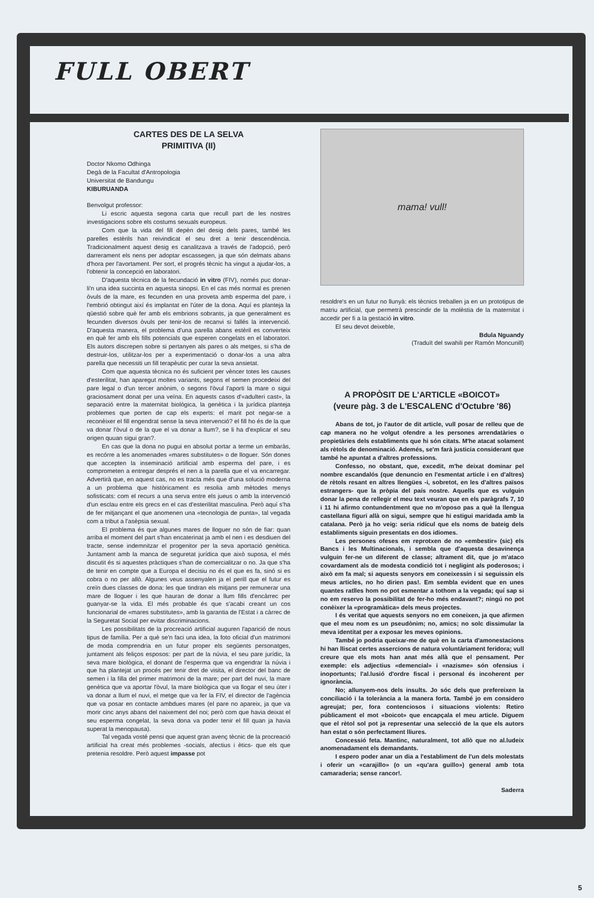FULL OBERT
CARTES DES DE LA SELVA
PRIMITIVA (II)
Doctor Nkomo Odhinga
Degà de la Facultat d'Antropologia
Universitat de Bandungu
KIBURUANDA
Benvolgut professor:
Li escric aquesta segona carta que recull part de les nostres investigacions sobre els costums sexuals europeus.
Com que la vida del fill depèn del desig dels pares, també les parelles estèrils han reivindicat el seu dret a tenir descendència. Tradicionalment aquest desig es canalitzava a través de l'adopció, però darrerament els nens per adoptar escassegen, ja que són delmats abans d'hora per l'avortament. Per sort, el progrés tècnic ha vingut a ajudar-los, a l'obtenir la concepció en laboratori.
D'aquesta tècnica de la fecundació in vitro (FIV), només puc donar-li'n una idea succinta en aquesta sinopsi. En el cas més normal es prenen òvuls de la mare, es fecunden en una proveta amb esperma del pare, i l'embrió obtingut així és implantat en l'úter de la dona. Aquí es planteja la qüestió sobre què fer amb els embrions sobrants, ja que generalment es fecunden diversos òvuls per tenir-los de recanvi si fallés la intervenció. D'aquesta manera, el problema d'una parella abans estèril es converteix en què fer amb els fills potencials que esperen congelats en el laboratori. Els autors discrepen sobre si pertanyen als pares o als metges, si s'ha de destruir-los, utilitzar-los per a experimentació o donar-los a una altra parella que necessiti un fill terapèutic per curar la seva ansietat.
Com que aquesta tècnica no és suficient per vèncer totes les causes d'esterilitat, han aparegut moltes variants, segons el semen procedeixi del pare legal o d'un tercer anònim, o segons l'òvul l'aporti la mare o sigui graciosament donat per una veïna. En aquests casos d'«adulteri cast», la separació entre la maternitat biològica, la genètica i la jurídica planteja problemes que porten de cap els experts: el marit pot negar-se a reconèixer el fill engendrat sense la seva intervenció? el fill ho és de la que va donar l'òvul o de la que el va donar a llum?, se li ha d'explicar el seu origen quuan sigui gran?.
En cas que la dona no pugui en absolut portar a terme un embaràs, es recórre a les anomenades «mares substitutes» o de lloguer. Són dones que accepten la inseminació artificial amb esperma del pare, i es comprometen a entregar després el nen a la parella que el va encarregar. Advertirà que, en aquest cas, no es tracta més que d'una solució moderna a un problema que històricament es resolia amb mètodes menys sofisticats: com el recurs a una serva entre els jueus o amb la intervenció d'un esclau entre els grecs en el cas d'esterilitat masculina. Però aquí s'ha de fer mitjançant el que anomenen una «tecnologia de punta», tal vegada com a tribut a l'asèpsia sexual.
El problema és que algunes mares de lloguer no són de fiar: quan arriba el moment del part s'han encaterinat ja amb el nen i es desdiuen del tracte, sense indemnitzar el progenitor per la seva aportació genètica. Juntament amb la manca de seguretat jurídica que això suposa, el més discutit és si aquestes pràctiques s'han de comercialitzar o no. Ja que s'ha de tenir en compte que a Europa el decisiu no és el que es fa, sinó si es cobra o no per allò. Algunes veus assenyalen ja el perill que el futur es creïn dues classes de dona: les que tindran els mitjans per remunerar una mare de lloguer i les que hauran de donar a llum fills d'encàrrec per guanyar-se la vida. El més probable és que s'acabi creant un cos funcionarial de «mares substitutes», amb la garantia de l'Estat i a càrrec de la Seguretat Social per evitar discriminacions.
Les possibilitats de la procreació artificial auguren l'aparició de nous tipus de família. Per a què se'n faci una idea, la foto oficial d'un matrimoni de moda comprendria en un futur proper els següents personatges, juntament als feliços esposos: per part de la núvia, el seu pare jurídic, la seva mare biològica, el donant de l'esperma que va engendrar la núvia i que ha plantejat un procés per tenir dret de visita, el director del banc de semen i la filla del primer matrimoni de la mare; per part del nuvi, la mare genètica que va aportar l'òvul, la mare biològica que va llogar el seu úter i va donar a llum el nuvi, el metge que va fer la FIV, el director de l'agència que va posar en contacte ambdues mares (el pare no apareix, ja que va morir cinc anys abans del naixement del noi; però com que havia deixat el seu esperma congelat, la seva dona va poder tenir el fill quan ja havia superat la menopausa).
Tal vegada vosté pensi que aquest gran avenç tècnic de la procreació artificial ha creat més problemes -socials, afectius i ètics- que els que pretenia resoldre. Però aquest impasse pot
mama! vull!
resoldre's en un futur no llunyà: els tècnics treballen ja en un prototipus de matriu artificial, que permetrà prescindir de la molèstia de la maternitat i accedir per fi a la gestació in vitro.
El seu devot deixeble,
Bdula Nguandy
(Traduït del swahili per Ramón Moncunill)
A PROPÒSIT DE L'ARTICLE «BOICOT»
(veure pàg. 3 de L'ESCALENC d'Octubre '86)
Abans de tot, jo l'autor de dit article, vull posar de relleu que de cap manera no he volgut ofendre a les persones arrendatàries o propietàries dels establiments que hi són citats. M'he atacat solament als rètols de denominació. Ademés, se'm farà justicia considerant que també he apuntat a d'altres professions.
Confesso, no obstant, que, excedit, m'he deixat dominar pel nombre escandalós (que denuncio en l'esmentat article i en d'altres) de rètols resant en altres llengües -i, sobretot, en les d'altres països estrangers- que la pròpia del país nostre. Aquells que es vulguin donar la pena de rellegir el meu text veuran que en els paràgrafs 7, 10 i 11 hi afirmo contundentment que no m'oposo pas a què la llengua castellana figuri allà on sigui, sempre que hi estigui maridada amb la catalana. Però ja ho veig: seria ridícul que els noms de bateig dels establiments siguin presentats en dos idiomes.
Les persones ofeses em reprotxen de no «embestir» (sic) els Bancs i les Multinacionals, i sembla que d'aquesta desavinença vulguin fer-ne un diferent de classe; altrament dit, que jo m'ataco covardament als de modesta condició tot i negligint als poderosos; i això em fa mal; si aquests senyors em coneixessin i si seguissin els meus articles, no ho dirien pas!. Em sembla evident que en unes quantes ratlles hom no pot esmentar a tothom a la vegada; quí sap si no em reservo la possibilitat de fer-ho més endavant?; ningú no pot conèixer la «programàtica» dels meus projectes.
I és veritat que aquests senyors no em coneixen, ja que afirmen que el meu nom es un pseudònim; no, amics; no solc dissimular la meva identitat per a exposar les meves opinions.
També jo podria queixar-me de què en la carta d'amonestacions hi han lliscat certes assercions de natura voluntàriament feridora; vull creure que els mots han anat més allà que el pensament. Per exemple: els adjectius «demencial» i «nazisme» són ofensius i inoportunts; l'al.lusió d'ordre fiscal i personal és incoherent per ignorància.
No; allunyem-nos dels insults. Jo sóc dels que prefereixen la conciliació i la tolerància a la manera forta. També jo em considero agreujat; per, fora contenciosos i situacions violents: Retiro públicament el mot «boicot» que encapçala el meu article. Diguem que el rètol sol pot ja representar una selecció de la que els autors han estat o són perfectament lliures.
Concessió feta. Mantinc, naturalment, tot allò que no al.ludeix anomenadament els demandants.
I espero poder anar un dia a l'establiment de l'un dels molestats i oferir un «carajillo» (o un «qu'ara guillo») general amb tota camaraderia; sense rancor!.
Saderra
5